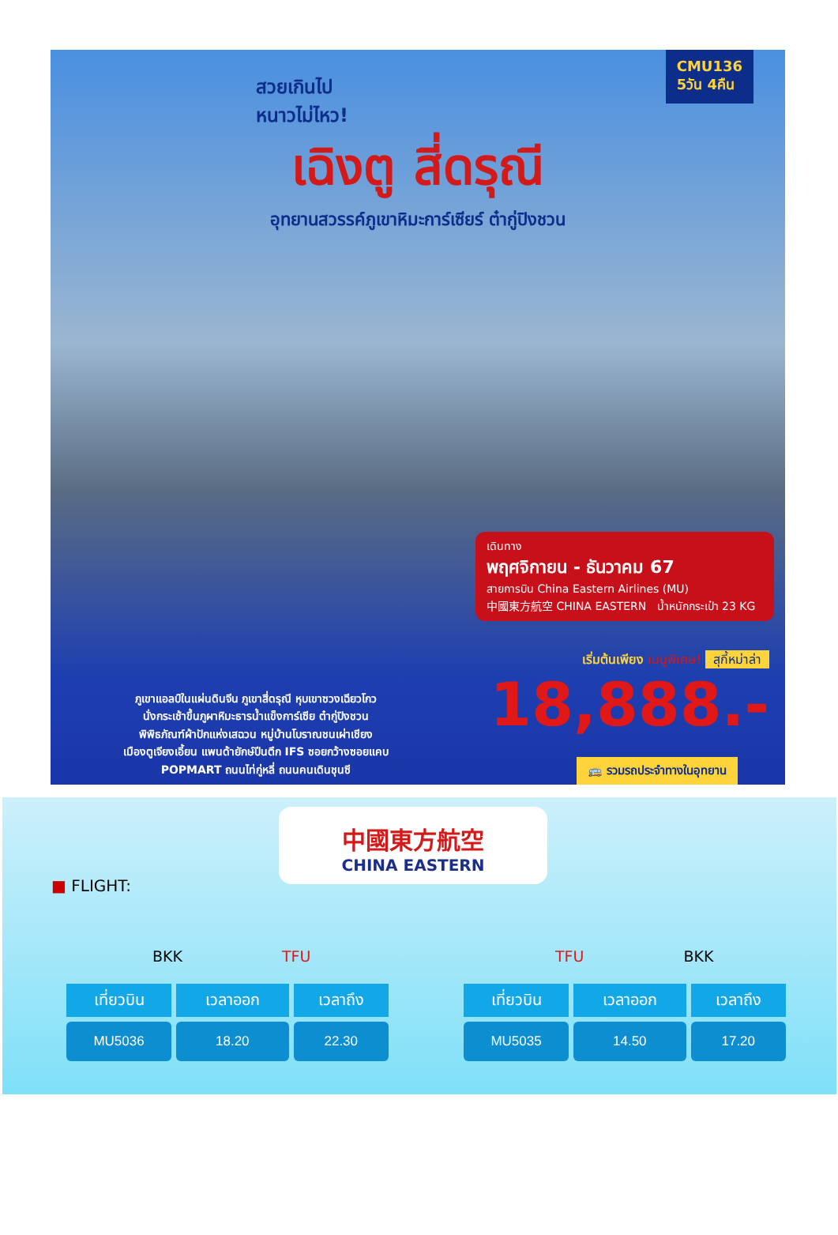CMU136
5วัน 4คืน
สวยเกินไป
หนาวไม่ไหว!
เฉิงตู สี่ดรุณี
อุทยานสวรรค์ภูเขาหิมะการ์เซียร์ ต๋ากู่ปิงชวน
เดินทาง
พฤศจิกายน - ธันวาคม 67
สายการบิน China Eastern Airlines (MU)
中國東方航空 CHINA EASTERN น้ำหนักกระเป๋า 23 KG
เริ่มต้นเพียง เมนูพิเศษ! สุกี้หม่าล่า
18,888.-
ภูเขาแอลป์ในแผ่นดินจีน ภูเขาสี่ดรุณี หุบเขาซวงเฉียวโกว
นั่งกระเช้าขึ้นภูผาหิมะธารน้ำแข็งการ์เซีย ต๋ากู่ปิงชวน
พิพิธภัณฑ์ผ้าปักแห่งเสฉวน หมู่บ้านโบราณชนเผ่าเชียง
เมืองตูเจียงเอี้ยน แพนด้ายักษ์ปีนตึก IFS ซอยกว้างซอยแคบ
POPMART ถนนไท่กู่หลี่ ถนนคนเดินชุนซี
🚌 รวมรถประจำทางในอุทยาน
中國東方航空
CHINA EASTERN
■ FLIGHT:
BKK TFU TFU BKK
| เที่ยวบิน | เวลาออก | เวลาถึง |
| --- | --- | --- |
| MU5036 | 18.20 | 22.30 |
| เที่ยวบิน | เวลาออก | เวลาถึง |
| --- | --- | --- |
| MU5035 | 14.50 | 17.20 |